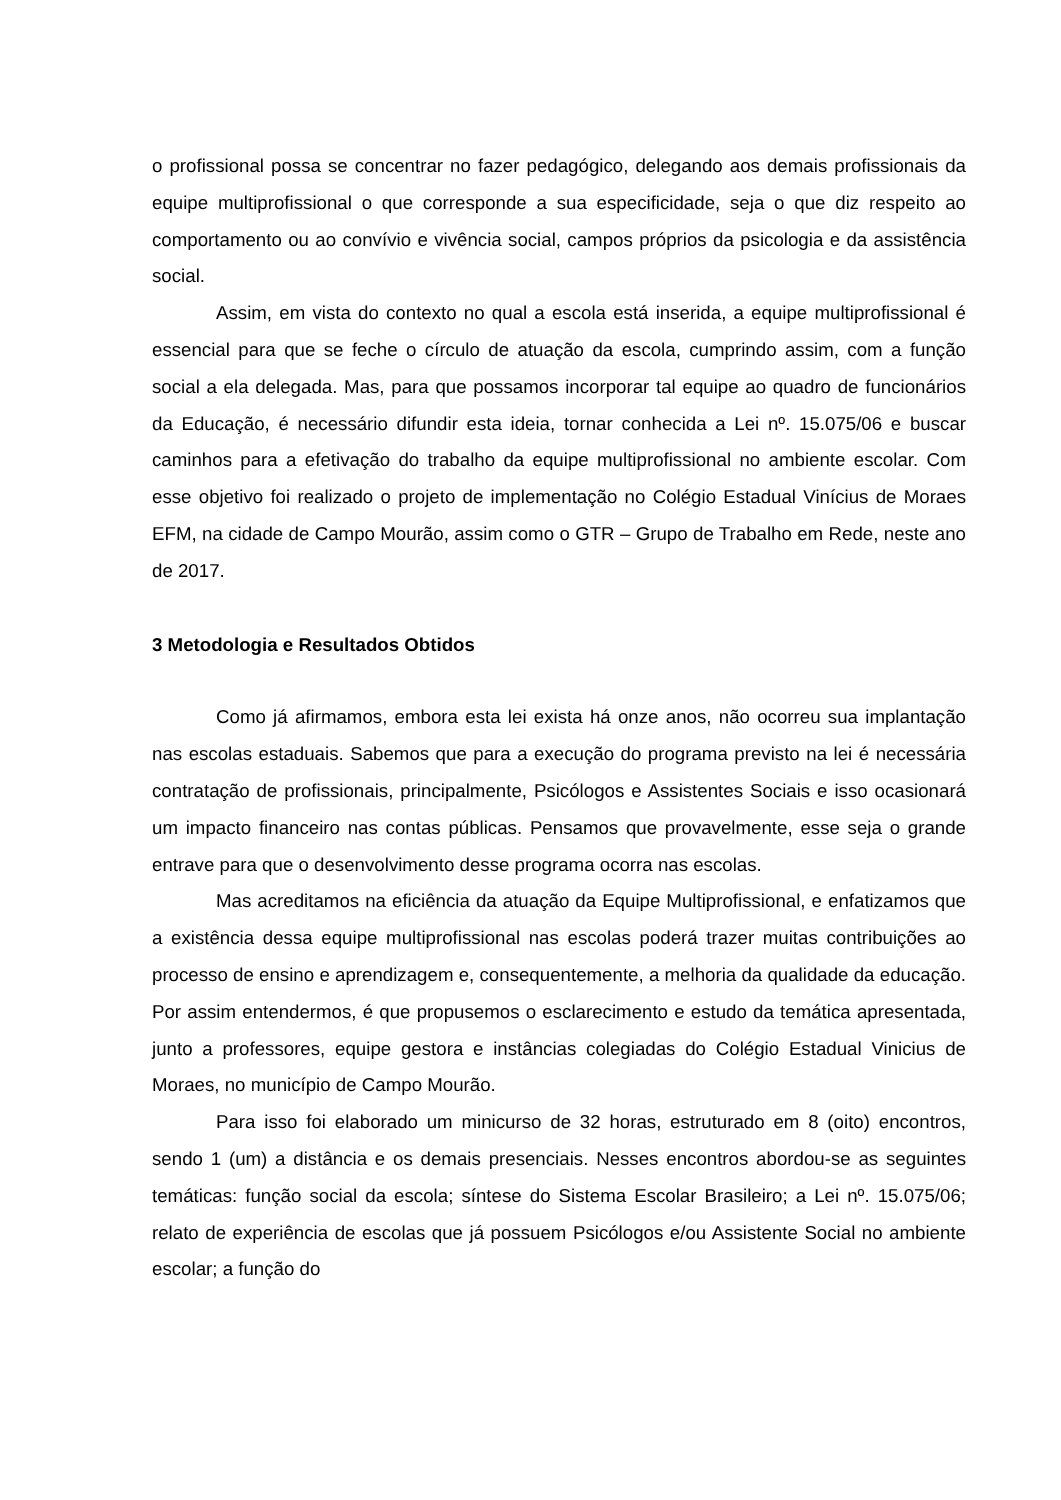o profissional possa se concentrar no fazer pedagógico, delegando aos demais profissionais da equipe multiprofissional o que corresponde a sua especificidade, seja o que diz respeito ao comportamento ou ao convívio e vivência social, campos próprios da psicologia e da assistência social.
Assim, em vista do contexto no qual a escola está inserida, a equipe multiprofissional é essencial para que se feche o círculo de atuação da escola, cumprindo assim, com a função social a ela delegada. Mas, para que possamos incorporar tal equipe ao quadro de funcionários da Educação, é necessário difundir esta ideia, tornar conhecida a Lei nº. 15.075/06 e buscar caminhos para a efetivação do trabalho da equipe multiprofissional no ambiente escolar. Com esse objetivo foi realizado o projeto de implementação no Colégio Estadual Vinícius de Moraes EFM, na cidade de Campo Mourão, assim como o GTR – Grupo de Trabalho em Rede, neste ano de 2017.
3 Metodologia e Resultados Obtidos
Como já afirmamos, embora esta lei exista há onze anos, não ocorreu sua implantação nas escolas estaduais. Sabemos que para a execução do programa previsto na lei é necessária contratação de profissionais, principalmente, Psicólogos e Assistentes Sociais e isso ocasionará um impacto financeiro nas contas públicas. Pensamos que provavelmente, esse seja o grande entrave para que o desenvolvimento desse programa ocorra nas escolas.
Mas acreditamos na eficiência da atuação da Equipe Multiprofissional, e enfatizamos que a existência dessa equipe multiprofissional nas escolas poderá trazer muitas contribuições ao processo de ensino e aprendizagem e, consequentemente, a melhoria da qualidade da educação. Por assim entendermos, é que propusemos o esclarecimento e estudo da temática apresentada, junto a professores, equipe gestora e instâncias colegiadas do Colégio Estadual Vinicius de Moraes, no município de Campo Mourão.
Para isso foi elaborado um minicurso de 32 horas, estruturado em 8 (oito) encontros, sendo 1 (um) a distância e os demais presenciais. Nesses encontros abordou-se as seguintes temáticas: função social da escola; síntese do Sistema Escolar Brasileiro; a Lei nº. 15.075/06; relato de experiência de escolas que já possuem Psicólogos e/ou Assistente Social no ambiente escolar; a função do